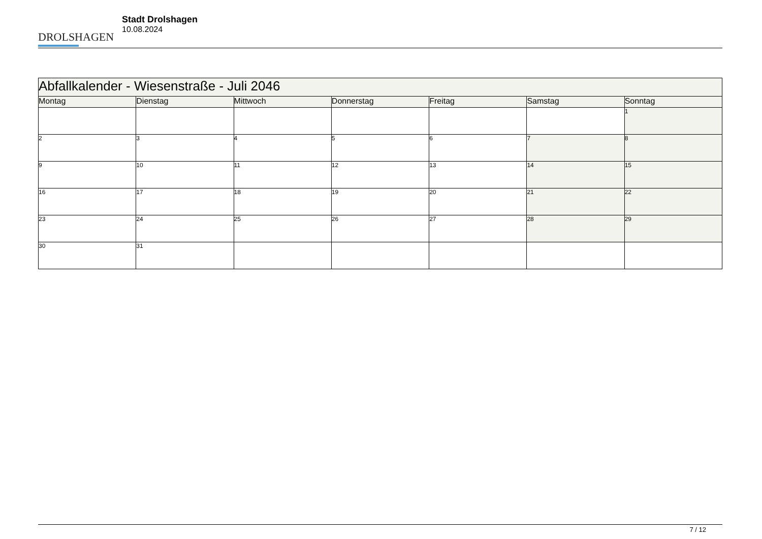DROLSHAGEN
Stadt Drolshagen
10.08.2024
| Abfallkalender - Wiesenstraße - Juli 2046 | | | | | | |
| --- | --- | --- | --- | --- | --- | --- |
| Montag | Dienstag | Mittwoch | Donnerstag | Freitag | Samstag | Sonntag |
| | | | | | | 1 |
| 2 | 3 | 4 | 5 | 6 | 7 | 8 |
| 9 | 10 | 11 | 12 | 13 | 14 | 15 |
| 16 | 17 | 18 | 19 | 20 | 21 | 22 |
| 23 | 24 | 25 | 26 | 27 | 28 | 29 |
| 30 | 31 | | | | | |
7 / 12